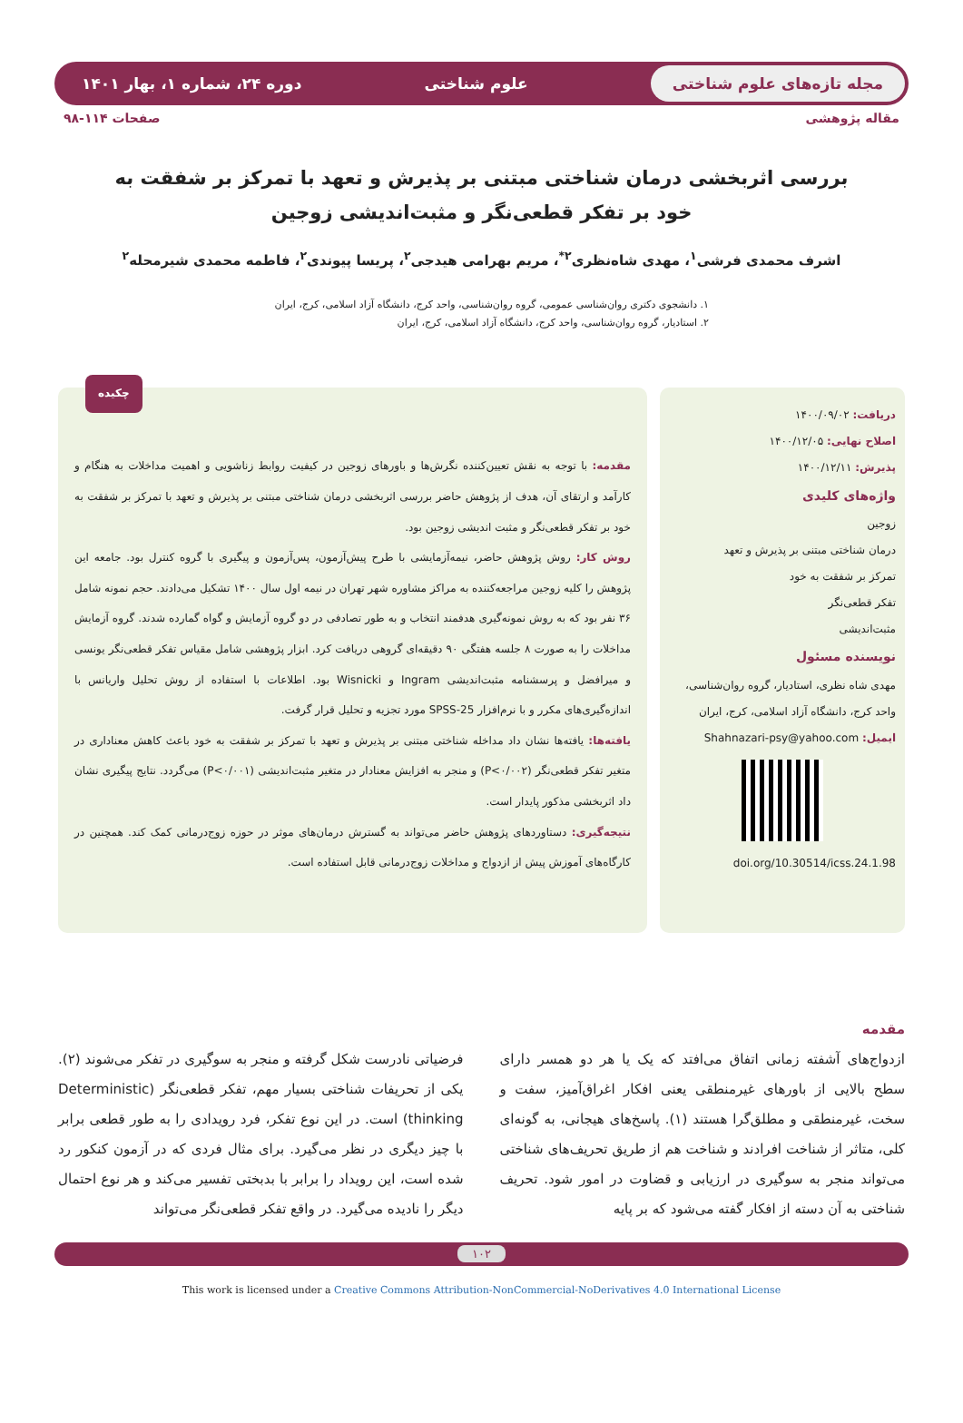مجله تازه‌های علوم شناختی علوم شناختی دوره ۲۴، شماره ۱، بهار ۱۴۰۱
مقاله پژوهشی صفحات ۱۱۴-۹۸
بررسی اثربخشی درمان شناختی مبتنی بر پذیرش و تعهد با تمرکز بر شفقت به خود بر تفکر قطعی‌نگر و مثبت‌اندیشی زوجین
اشرف محمدی فرشی<sup>۱</sup>، مهدی شاه‌نظری<sup>۲*</sup>، مریم بهرامی هیدجی<sup>۲</sup>، پریسا پیوندی<sup>۲</sup>، فاطمه محمدی شیرمحله<sup>۲</sup>
۱. دانشجوی دکتری روان‌شناسی عمومی، گروه روان‌شناسی، واحد کرج، دانشگاه آزاد اسلامی، کرج، ایران
۲. استادیار، گروه روان‌شناسی، واحد کرج، دانشگاه آزاد اسلامی، کرج، ایران
دریافت: ۱۴۰۰/۰۹/۰۲
اصلاح نهایی: ۱۴۰۰/۱۲/۰۵
پذیرش: ۱۴۰۰/۱۲/۱۱
واژه‌های کلیدی
زوجین
درمان شناختی مبتنی بر پذیرش و تعهد
تمرکز بر شفقت به خود
تفکر قطعی‌نگر
مثبت‌اندیشی
نویسنده مسئول
مهدی شاه نظری، استادیار، گروه روان‌شناسی، واحد کرج، دانشگاه آزاد اسلامی، کرج، ایران
ایمیل: Shahnazari-psy@yahoo.com
doi.org/10.30514/icss.24.1.98
چکیده
مقدمه: با توجه به نقش تعیین‌کننده نگرش‌ها و باورهای زوجین در کیفیت روابط زناشویی و اهمیت مداخلات به هنگام و کارآمد و ارتقای آن، هدف از پژوهش حاضر بررسی اثربخشی درمان شناختی مبتنی بر پذیرش و تعهد با تمرکز بر شفقت به خود بر تفکر قطعی‌نگر و مثبت اندیشی زوجین بود.
روش کار: روش پژوهش حاضر، نیمه‌آزمایشی با طرح پیش‌آزمون، پس‌آزمون و پیگیری با گروه کنترل بود. جامعه این پژوهش را کلیه زوجین مراجعه‌کننده به مراکز مشاوره شهر تهران در نیمه اول سال ۱۴۰۰ تشکیل می‌دادند. حجم نمونه شامل ۳۶ نفر بود که به روش نمونه‌گیری هدفمند انتخاب و به طور تصادفی در دو گروه آزمایش و گواه گمارده شدند. گروه آزمایش مداخلات را به صورت ۸ جلسه هفتگی ۹۰ دقیقه‌ای گروهی دریافت کرد. ابزار پژوهشی شامل مقیاس تفکر قطعی‌نگر یونسی و میرافضل و پرسشنامه مثبت‌اندیشی Ingram و Wisnicki بود. اطلاعات با استفاده از روش تحلیل واریانس با اندازه‌گیری‌های مکرر و با نرم‌افزار SPSS-25 مورد تجزیه و تحلیل قرار گرفت.
یافته‌ها: یافته‌ها نشان داد مداخله شناختی مبتنی بر پذیرش و تعهد با تمرکز بر شفقت به خود باعث کاهش معناداری در متغیر تفکر قطعی‌نگر (P<۰/۰۰۲) و منجر به افزایش معنادار در متغیر مثبت‌اندیشی (P<۰/۰۰۱) می‌گردد. نتایج پیگیری نشان داد اثربخشی مذکور پایدار است.
نتیجه‌گیری: دستاوردهای پژوهش حاضر می‌تواند به گسترش درمان‌های موثر در حوزه زوج‌درمانی کمک کند. همچنین در کارگاه‌های آموزش پیش از ازدواج و مداخلات زوج‌درمانی قابل استفاده است.
مقدمه
ازدواج‌های آشفته زمانی اتفاق می‌افتد که یک یا هر دو همسر دارای سطح بالایی از باورهای غیرمنطقی یعنی افکار اغراق‌آمیز، سفت و سخت، غیرمنطقی و مطلق‌گرا هستند (۱). پاسخ‌های هیجانی، به گونه‌ای کلی، متاثر از شناخت افرادند و شناخت هم از طریق تحریف‌های شناختی می‌تواند منجر به سوگیری در ارزیابی و قضاوت در امور شود. تحریف شناختی به آن دسته از افکار گفته می‌شود که بر پایه
فرضیاتی نادرست شکل گرفته و منجر به سوگیری در تفکر می‌شوند (۲). یکی از تحریفات شناختی بسیار مهم، تفکر قطعی‌نگر (Deterministic thinking) است. در این نوع تفکر، فرد رویدادی را به طور قطعی برابر با چیز دیگری در نظر می‌گیرد. برای مثال فردی که در آزمون کنکور رد شده است، این رویداد را برابر با بدبختی تفسیر می‌کند و هر نوع احتمال دیگر را نادیده می‌گیرد. در واقع تفکر قطعی‌نگر می‌تواند
۱۰۲
This work is licensed under a Creative Commons Attribution-NonCommercial-NoDerivatives 4.0 International License